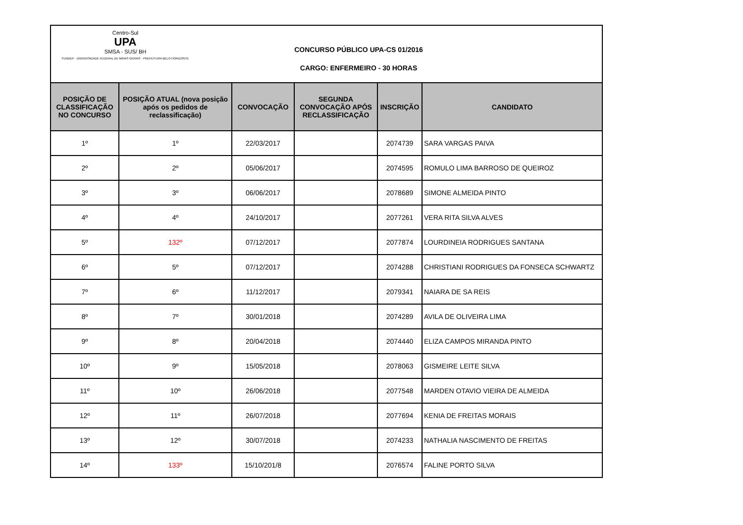Centro-Sul
UPA
SMSA - SUS/ BH
FUNDEP · UNIVERSIDADE FEDERAL DE MINAS GERAIS · PREFEITURA BELO HORIZONTE
CONCURSO PÚBLICO UPA-CS 01/2016
CARGO: ENFERMEIRO - 30 HORAS
| POSIÇÃO DE CLASSIFICAÇÃO NO CONCURSO | POSIÇÃO ATUAL (nova posição após os pedidos de reclassificação) | CONVOCAÇÃO | SEGUNDA CONVOCAÇÃO APÓS RECLASSIFICAÇÃO | INSCRIÇÃO | CANDIDATO |
| --- | --- | --- | --- | --- | --- |
| 1º | 1º | 22/03/2017 | | 2074739 | SARA VARGAS PAIVA |
| 2º | 2º | 05/06/2017 | | 2074595 | ROMULO LIMA BARROSO DE QUEIROZ |
| 3º | 3º | 06/06/2017 | | 2078689 | SIMONE ALMEIDA PINTO |
| 4º | 4º | 24/10/2017 | | 2077261 | VERA RITA SILVA ALVES |
| 5º | 132º | 07/12/2017 | | 2077874 | LOURDINEIA RODRIGUES SANTANA |
| 6º | 5º | 07/12/2017 | | 2074288 | CHRISTIANI RODRIGUES DA FONSECA SCHWARTZ |
| 7º | 6º | 11/12/2017 | | 2079341 | NAIARA DE SA REIS |
| 8º | 7º | 30/01/2018 | | 2074289 | AVILA DE OLIVEIRA LIMA |
| 9º | 8º | 20/04/2018 | | 2074440 | ELIZA CAMPOS MIRANDA PINTO |
| 10º | 9º | 15/05/2018 | | 2078063 | GISMEIRE LEITE SILVA |
| 11º | 10º | 26/06/2018 | | 2077548 | MARDEN OTAVIO VIEIRA DE ALMEIDA |
| 12º | 11º | 26/07/2018 | | 2077694 | KENIA DE FREITAS MORAIS |
| 13º | 12º | 30/07/2018 | | 2074233 | NATHALIA NASCIMENTO DE FREITAS |
| 14º | 133º | 15/10/201/8 | | 2076574 | FALINE PORTO SILVA |